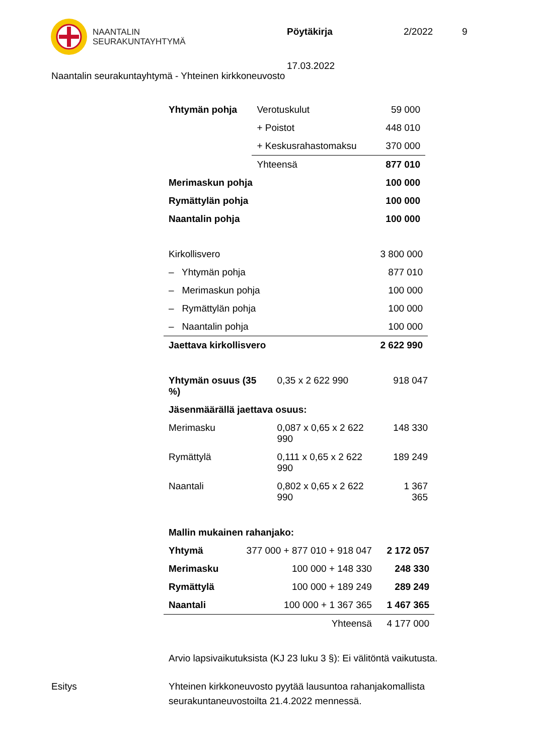NAANTALIN
SEURAKUNTAYHTYMÄ
Pöytäkirja 2/2022 9
17.03.2022
Naantalin seurakuntayhtymä - Yhteinen kirkkoneuvosto
| Yhtymän pohja | Verotuskulut | 59 000 |
| | + Poistot | 448 010 |
| | + Keskusrahastomaksu | 370 000 |
| | Yhteensä | 877 010 |
| Merimaskun pohja | | 100 000 |
| Rymättylän pohja | | 100 000 |
| Naantalin pohja | | 100 000 |
| Kirkollisvero | 3 800 000 |
| – Yhtymän pohja | 877 010 |
| – Merimaskun pohja | 100 000 |
| – Rymättylän pohja | 100 000 |
| – Naantalin pohja | 100 000 |
| Jaettava kirkollisvero | 2 622 990 |
| Yhtymän osuus (35 %) | 0,35 x 2 622 990 | 918 047 |
| Jäsenmäärällä jaettava osuus: | | |
| Merimasku | 0,087 x 0,65 x 2 622 990 | 148 330 |
| Rymättylä | 0,111 x 0,65 x 2 622 990 | 189 249 |
| Naantali | 0,802 x 0,65 x 2 622 990 | 1 367 365 |
| Mallin mukainen rahanjako: | | |
| Yhtymä | 377 000 + 877 010 + 918 047 | 2 172 057 |
| Merimasku | 100 000 + 148 330 | 248 330 |
| Rymättylä | 100 000 + 189 249 | 289 249 |
| Naantali | 100 000 + 1 367 365 | 1 467 365 |
| | Yhteensä | 4 177 000 |
Arvio lapsivaikutuksista (KJ 23 luku 3 §): Ei välitöntä vaikutusta.
Esitys Yhteinen kirkkoneuvosto pyytää lausuntoa rahanjakomallista
seurakuntaneuvostoilta 21.4.2022 mennessä.